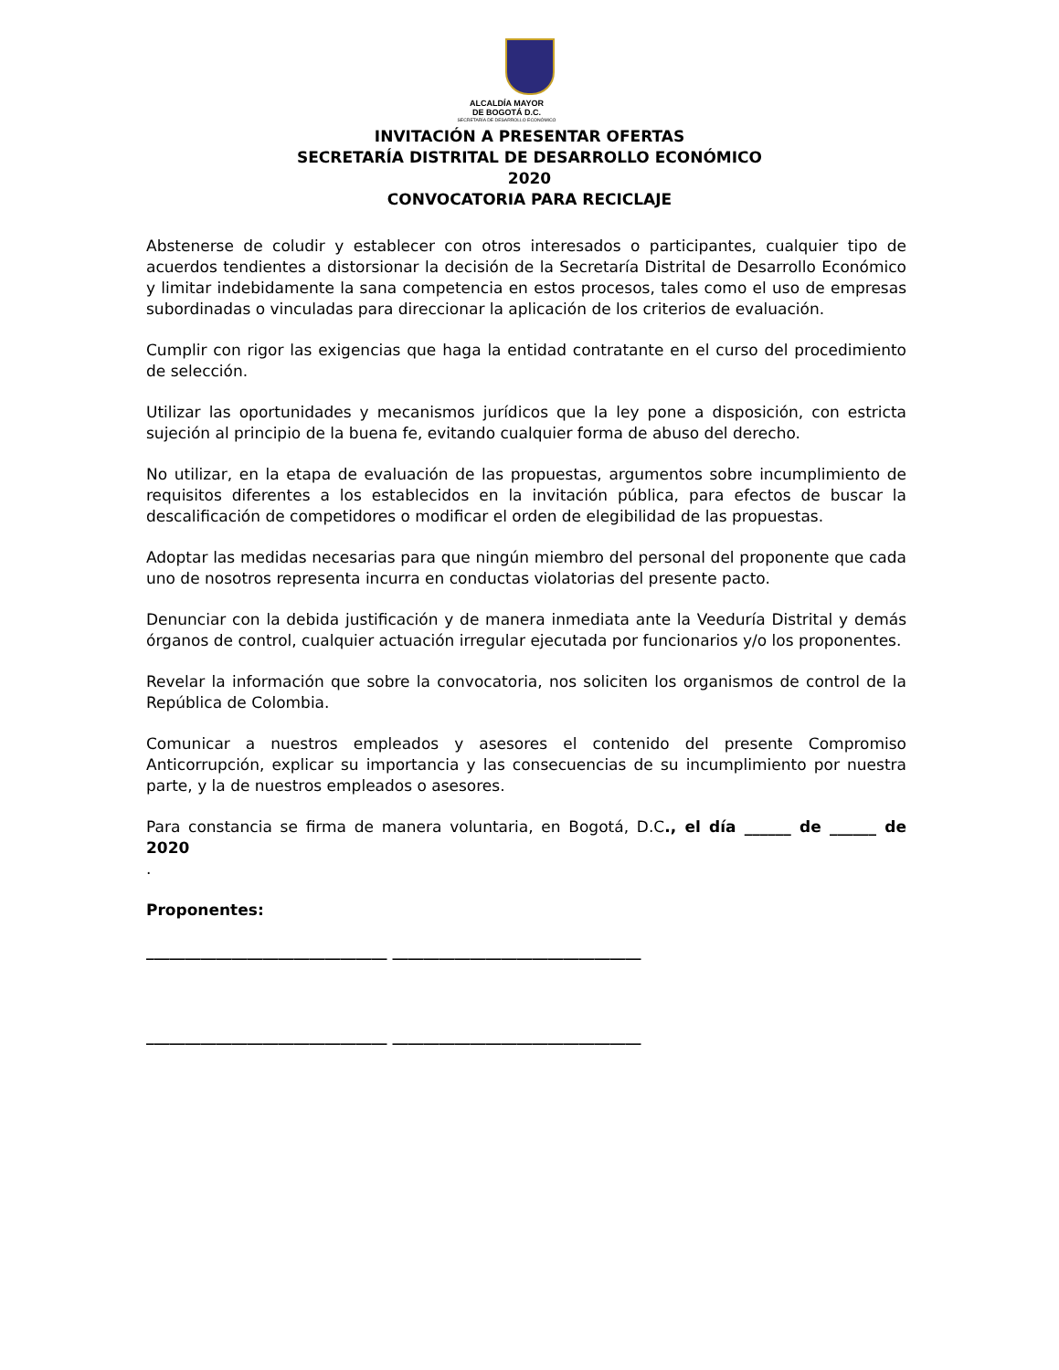ALCALDÍA MAYOR
DE BOGOTÁ D.C.
SECRETARÍA DE DESARROLLO ECONÓMICO
INVITACIÓN A PRESENTAR OFERTAS
SECRETARÍA DISTRITAL DE DESARROLLO ECONÓMICO
2020
CONVOCATORIA PARA RECICLAJE
Abstenerse de coludir y establecer con otros interesados o participantes, cualquier tipo de acuerdos tendientes a distorsionar la decisión de la Secretaría Distrital de Desarrollo Económico y limitar indebidamente la sana competencia en estos procesos, tales como el uso de empresas subordinadas o vinculadas para direccionar la aplicación de los criterios de evaluación.
Cumplir con rigor las exigencias que haga la entidad contratante en el curso del procedimiento de selección.
Utilizar las oportunidades y mecanismos jurídicos que la ley pone a disposición, con estricta sujeción al principio de la buena fe, evitando cualquier forma de abuso del derecho.
No utilizar, en la etapa de evaluación de las propuestas, argumentos sobre incumplimiento de requisitos diferentes a los establecidos en la invitación pública, para efectos de buscar la descalificación de competidores o modificar el orden de elegibilidad de las propuestas.
Adoptar las medidas necesarias para que ningún miembro del personal del proponente que cada uno de nosotros representa incurra en conductas violatorias del presente pacto.
Denunciar con la debida justificación y de manera inmediata ante la Veeduría Distrital y demás órganos de control, cualquier actuación irregular ejecutada por funcionarios y/o los proponentes.
Revelar la información que sobre la convocatoria, nos soliciten los organismos de control de la República de Colombia.
Comunicar a nuestros empleados y asesores el contenido del presente Compromiso Anticorrupción, explicar su importancia y las consecuencias de su incumplimiento por nuestra parte, y la de nuestros empleados o asesores.
Para constancia se firma de manera voluntaria, en Bogotá, D.C., el día ______ de ______ de 2020
.
Proponentes:
_______________________________ ________________________________
_______________________________ ________________________________